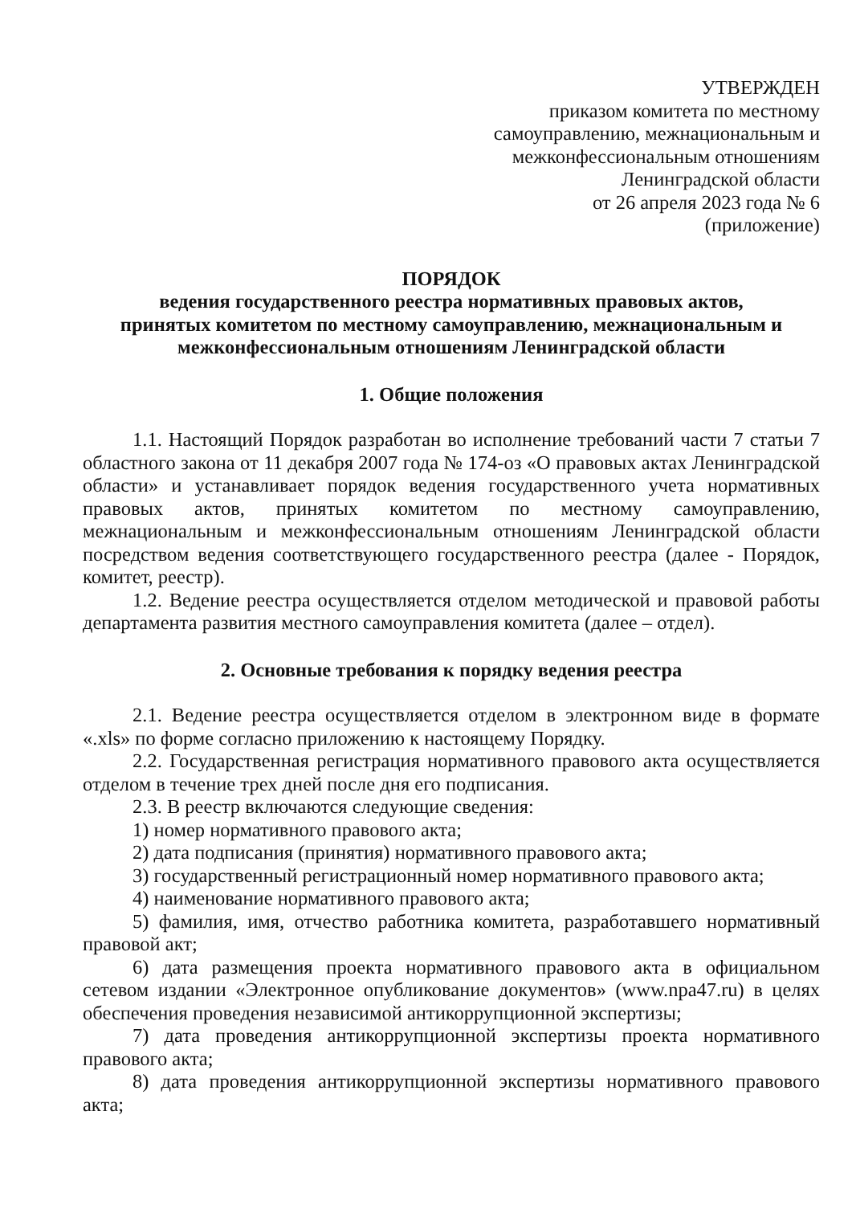УТВЕРЖДЕН
приказом комитета по местному
самоуправлению, межнациональным и
межконфессиональным отношениям
Ленинградской области
от 26 апреля 2023 года № 6
(приложение)
ПОРЯДОК
ведения государственного реестра нормативных правовых актов,
принятых комитетом по местному самоуправлению, межнациональным и
межконфессиональным отношениям Ленинградской области
1. Общие положения
1.1. Настоящий Порядок разработан во исполнение требований части 7 статьи 7 областного закона от 11 декабря 2007 года № 174-оз «О правовых актах Ленинградской области» и устанавливает порядок ведения государственного учета нормативных правовых актов, принятых комитетом по местному самоуправлению, межнациональным и межконфессиональным отношениям Ленинградской области посредством ведения соответствующего государственного реестра (далее - Порядок, комитет, реестр).
1.2. Ведение реестра осуществляется отделом методической и правовой работы департамента развития местного самоуправления комитета (далее – отдел).
2. Основные требования к порядку ведения реестра
2.1. Ведение реестра осуществляется отделом в электронном виде в формате «.xls» по форме согласно приложению к настоящему Порядку.
2.2. Государственная регистрация нормативного правового акта осуществляется отделом в течение трех дней после дня его подписания.
2.3. В реестр включаются следующие сведения:
1) номер нормативного правового акта;
2) дата подписания (принятия) нормативного правового акта;
3) государственный регистрационный номер нормативного правового акта;
4) наименование нормативного правового акта;
5) фамилия, имя, отчество работника комитета, разработавшего нормативный правовой акт;
6) дата размещения проекта нормативного правового акта в официальном сетевом издании «Электронное опубликование документов» (www.npa47.ru) в целях обеспечения проведения независимой антикоррупционной экспертизы;
7) дата проведения антикоррупционной экспертизы проекта нормативного правового акта;
8) дата проведения антикоррупционной экспертизы нормативного правового акта;